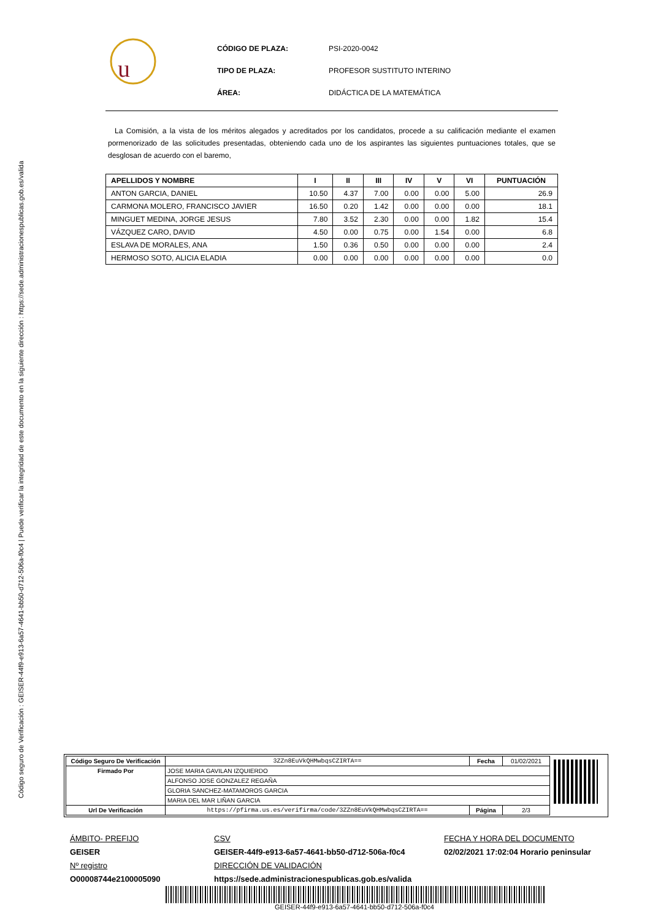Código seguro de Verificación : GEISER-44f9-e913-6a57-4641-bb50-d712-506a-f0c4 | Puede verificar la integridad de este documento en la siguiente dirección : https://sede.administracionespublicas.gob.es/valida
u
| CÓDIGO DE PLAZA: | PSI-2020-0042 |
| TIPO DE PLAZA: | PROFESOR SUSTITUTO INTERINO |
| ÁREA: | DIDÁCTICA DE LA MATEMÁTICA |
La Comisión, a la vista de los méritos alegados y acreditados por los candidatos, procede a su calificación mediante el examen pormenorizado de las solicitudes presentadas, obteniendo cada uno de los aspirantes las siguientes puntuaciones totales, que se desglosan de acuerdo con el baremo,
| APELLIDOS Y NOMBRE | I | II | III | IV | V | VI | PUNTUACIÓN |
| --- | --- | --- | --- | --- | --- | --- | --- |
| ANTON GARCIA, DANIEL | 10.50 | 4.37 | 7.00 | 0.00 | 0.00 | 5.00 | 26.9 |
| CARMONA MOLERO, FRANCISCO JAVIER | 16.50 | 0.20 | 1.42 | 0.00 | 0.00 | 0.00 | 18.1 |
| MINGUET MEDINA, JORGE JESUS | 7.80 | 3.52 | 2.30 | 0.00 | 0.00 | 1.82 | 15.4 |
| VÁZQUEZ CARO, DAVID | 4.50 | 0.00 | 0.75 | 0.00 | 1.54 | 0.00 | 6.8 |
| ESLAVA DE MORALES, ANA | 1.50 | 0.36 | 0.50 | 0.00 | 0.00 | 0.00 | 2.4 |
| HERMOSO SOTO, ALICIA ELADIA | 0.00 | 0.00 | 0.00 | 0.00 | 0.00 | 0.00 | 0.0 |
| Código Seguro De Verificación | 3ZZn8EuVkQHMwbqsCZIRTA== | Fecha | 01/02/2021 |
| Firmado Por | JOSE MARIA GAVILAN IZQUIERDO | | |
| | ALFONSO JOSE GONZALEZ REGAÑA | | |
| | GLORIA SANCHEZ-MATAMOROS GARCIA | | |
| | MARIA DEL MAR LIÑAN GARCIA | | |
| Url De Verificación | https://pfirma.us.es/verifirma/code/3ZZn8EuVkQHMwbqsCZIRTA== | Página | 2/3 |
ÁMBITO- PREFIJO
GEISER
Nº registro
O00008744e2100005090
CSV
GEISER-44f9-e913-6a57-4641-bb50-d712-506a-f0c4
DIRECCIÓN DE VALIDACIÓN
https://sede.administracionespublicas.gob.es/valida
FECHA Y HORA DEL DOCUMENTO
02/02/2021 17:02:04 Horario peninsular
GEISER-44f9-e913-6a57-4641-bb50-d712-506a-f0c4